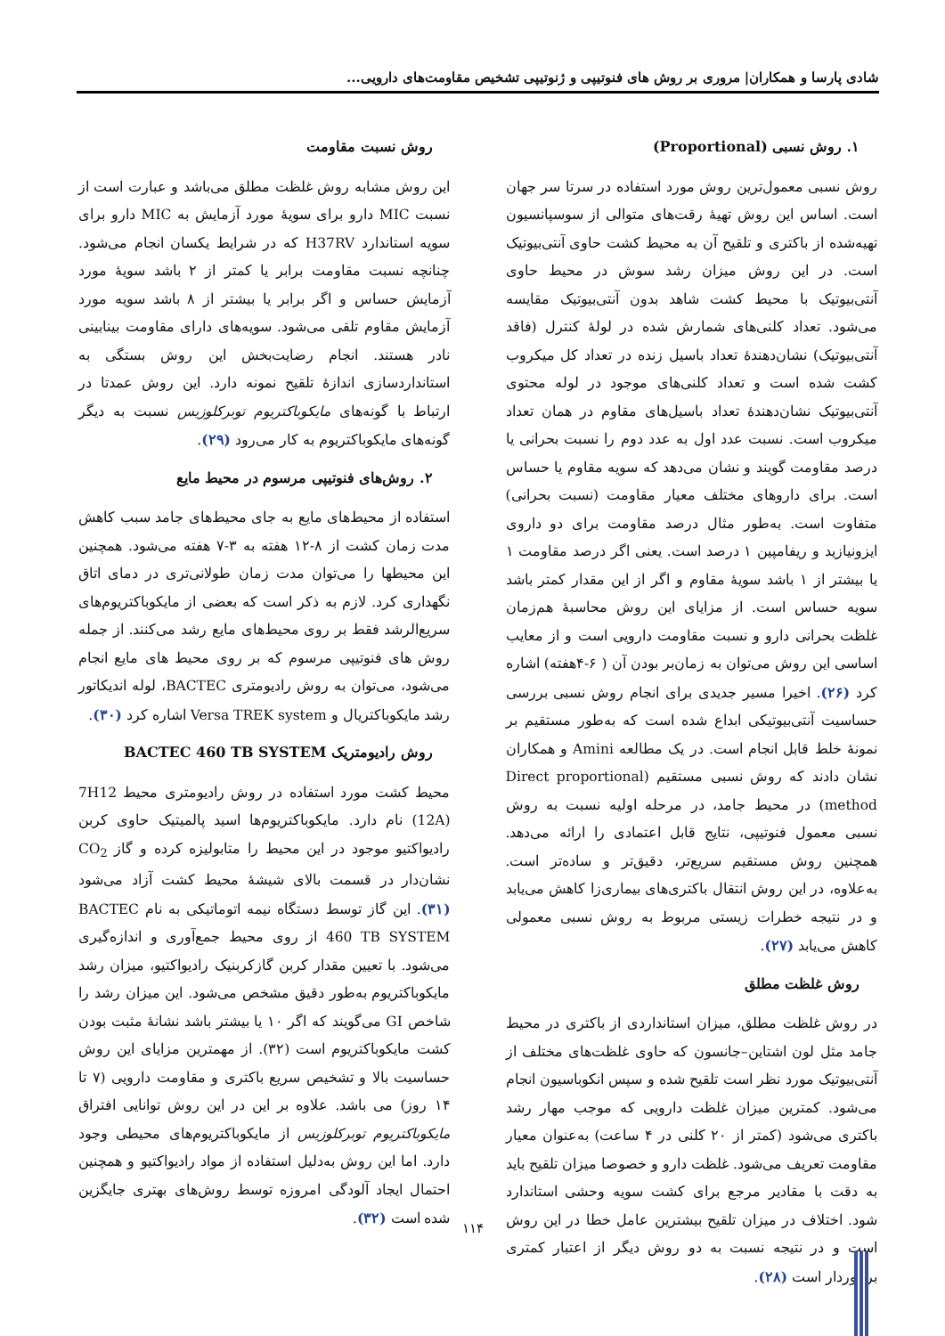شادی پارسا و همکاران| مروری بر روش های فنوتیپی و ژنوتیپی تشخیص مقاومت‌های دارویی...
۱. روش نسبی (Proportional)
روش نسبی معمول‌ترین روش مورد استفاده در سرتا سر جهان است. اساس این روش تهیهٔ رقت‌های متوالی از سوسپانسیون تهیه‌شده از باکتری و تلقیح آن به محیط کشت حاوی آنتی‌بیوتیک است. در این روش میزان رشد سوش در محیط حاوی آنتی‌بیوتیک با محیط کشت شاهد بدون آنتی‌بیوتیک مقایسه می‌شود. تعداد کلنی‌های شمارش شده در لولهٔ کنترل (فاقد آنتی‌بیوتیک) نشان‌دهندهٔ تعداد باسیل زنده در تعداد کل میکروب کشت شده است و تعداد کلنی‌های موجود در لوله محتوی آنتی‌بیوتیک نشان‌دهندهٔ تعداد باسیل‌های مقاوم در همان تعداد میکروب است. نسبت عدد اول به عدد دوم را نسبت بحرانی یا درصد مقاومت گویند و نشان می‌دهد که سویه مقاوم یا حساس است. برای داروهای مختلف معیار مقاومت (نسبت بحرانی) متفاوت است. به‌طور مثال درصد مقاومت برای دو داروی ایزونیازید و ریفامپین ۱ درصد است. یعنی اگر درصد مقاومت ۱ یا بیشتر از ۱ باشد سویهٔ مقاوم و اگر از این مقدار کمتر باشد سویه حساس است. از مزایای این روش محاسبهٔ هم‌زمان غلظت بحرانی دارو و نسبت مقاومت دارویی است و از معایب اساسی این روش می‌توان به زمان‌بر بودن آن ( ۶-۴هفته) اشاره کرد (۲۶). اخیرا مسیر جدیدی برای انجام روش نسبی بررسی حساسیت آنتی‌بیوتیکی ابداع شده است که به‌طور مستقیم بر نمونهٔ خلط قابل انجام است. در یک مطالعه Amini و همکاران نشان دادند که روش نسبی مستقیم (Direct proportional method) در محیط جامد، در مرحله اولیه نسبت به روش نسبی معمول فنوتیپی، نتایج قابل اعتمادی را ارائه می‌دهد. همچنین روش مستقیم سریع‌تر، دقیق‌تر و ساده‌تر است. به‌علاوه، در این روش انتقال باکتری‌های بیماری‌زا کاهش می‌یابد و در نتیجه خطرات زیستی مربوط به روش نسبی معمولی کاهش می‌یابد (۲۷).
روش غلظت مطلق
در روش غلظت مطلق، میزان استانداردی از باکتری در محیط جامد مثل لون اشتاین–جانسون که حاوی غلظت‌های مختلف از آنتی‌بیوتیک مورد نظر است تلقیح شده و سپس انکوباسیون انجام می‌شود. کمترین میزان غلظت دارویی که موجب مهار رشد باکتری می‌شود (کمتر از ۲۰ کلنی در ۴ ساعت) به‌عنوان معیار مقاومت تعریف می‌شود. غلظت دارو و خصوصا میزان تلقیح باید به دقت با مقادیر مرجع برای کشت سویه وحشی استاندارد شود. اختلاف در میزان تلقیح بیشترین عامل خطا در این روش است و در نتیجه نسبت به دو روش دیگر از اعتبار کمتری برخوردار است (۲۸).
روش نسبت مقاومت
این روش مشابه روش غلظت مطلق می‌باشد و عبارت است از نسبت MIC دارو برای سویهٔ مورد آزمایش به MIC دارو برای سویه استاندارد H37RV که در شرایط یکسان انجام می‌شود. چنانچه نسبت مقاومت برابر یا کمتر از ۲ باشد سویهٔ مورد آزمایش حساس و اگر برابر یا بیشتر از ۸ باشد سویه مورد آزمایش مقاوم تلقی می‌شود. سویه‌های دارای مقاومت بینابینی نادر هستند. انجام رضایت‌بخش این روش بستگی به استانداردسازی اندازهٔ تلقیح نمونه دارد. این روش عمدتا در ارتباط با گونه‌های مایکوباکتریوم توبرکلوزیس نسبت به دیگر گونه‌های مایکوباکتریوم به کار می‌رود (۲۹).
۲. روش‌های فنوتیپی مرسوم در محیط مایع
استفاده از محیط‌های مایع به جای محیط‌های جامد سبب کاهش مدت زمان کشت از ۸-۱۲ هفته به ۳-۷ هفته می‌شود. همچنین این محیطها را می‌توان مدت زمان طولانی‌تری در دمای اتاق نگهداری کرد. لازم به ذکر است که بعضی از مایکوباکتریوم‌های سریع‌الرشد فقط بر روی محیط‌های مایع رشد می‌کنند. از جمله روش های فنوتیپی مرسوم که بر روی محیط های مایع انجام می‌شود، می‌توان به روش رادیومتری BACTEC، لوله اندیکاتور رشد مایکوباکتریال و Versa TREK system اشاره کرد (۳۰).
روش رادیومتریک BACTEC 460 TB SYSTEM
محیط کشت مورد استفاده در روش رادیومتری محیط 7H12 (12A) نام دارد. مایکوباکتریوم‌ها اسید پالمیتیک حاوی کربن رادیواکتیو موجود در این محیط را متابولیزه کرده و گاز CO<sub>2</sub> نشان‌دار در قسمت بالای شیشهٔ محیط کشت آزاد می‌شود (۳۱). این گاز توسط دستگاه نیمه اتوماتیکی به نام BACTEC 460 TB SYSTEM از روی محیط جمع‌آوری و اندازه‌گیری می‌شود. با تعیین مقدار کربن گازکربنیک رادیواکتیو، میزان رشد مایکوباکتریوم به‌طور دقیق مشخص می‌شود. این میزان رشد را شاخص GI می‌گویند که اگر ۱۰ یا بیشتر باشد نشانهٔ مثبت بودن کشت مایکوباکتریوم است (۳۲). از مهمترین مزایای این روش حساسیت بالا و تشخیص سریع باکتری و مقاومت دارویی (۷ تا ۱۴ روز) می باشد. علاوه بر این در این روش توانایی افتراق مایکوباکتریوم توبرکلوزیس از مایکوباکتریوم‌های محیطی وجود دارد. اما این روش به‌دلیل استفاده از مواد رادیواکتیو و همچنین احتمال ایجاد آلودگی امروزه توسط روش‌های بهتری جایگزین شده است (۳۲).
۱۱۴